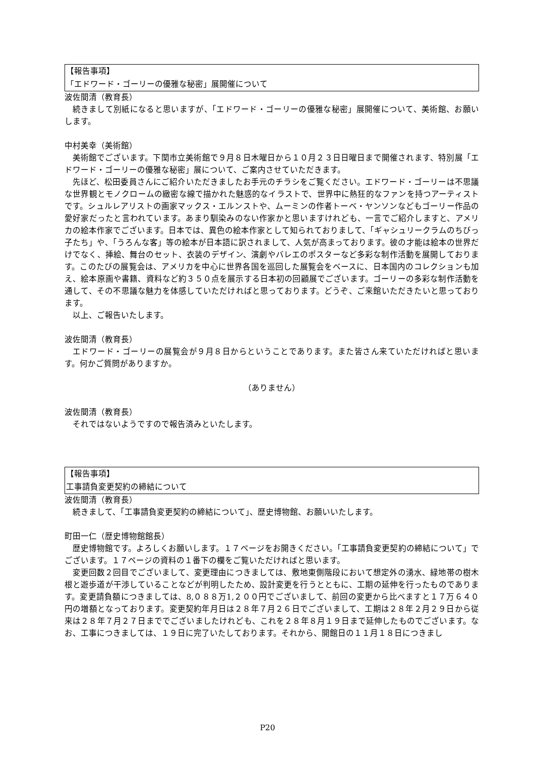【報告事項】
「エドワード・ゴーリーの優雅な秘密」展開催について
波佐間清（教育長）
続きまして別紙になると思いますが、「エドワード・ゴーリーの優雅な秘密」展開催について、美術館、お願いします。
中村美幸（美術館）
美術館でございます。下関市立美術館で９月８日木曜日から１０月２３日日曜日まで開催されます、特別展「エドワード・ゴーリーの優雅な秘密」展について、ご案内させていただきます。
先ほど、松田委員さんにご紹介いただきましたお手元のチラシをご覧ください。エドワード・ゴーリーは不思議な世界観とモノクロームの緻密な線で描かれた魅惑的なイラストで、世界中に熱狂的なファンを持つアーティストです。シュルレアリストの画家マックス・エルンストや、ムーミンの作者トーベ・ヤンソンなどもゴーリー作品の愛好家だったと言われています。あまり馴染みのない作家かと思いますけれども、一言でご紹介しますと、アメリカの絵本作家でございます。日本では、異色の絵本作家として知られておりまして、「ギャシュリークラムのちびっ子たち」や、「うろんな客」等の絵本が日本語に訳されまして、人気が高まっております。彼の才能は絵本の世界だけでなく、挿絵、舞台のセット、衣装のデザイン、演劇やバレエのポスターなど多彩な制作活動を展開しております。このたびの展覧会は、アメリカを中心に世界各国を巡回した展覧会をベースに、日本国内のコレクションも加え、絵本原画や書籍、資料など約３５０点を展示する日本初の回顧展でございます。ゴーリーの多彩な制作活動を通して、その不思議な魅力を体感していただければと思っております。どうぞ、ご来館いただきたいと思っております。
以上、ご報告いたします。
波佐間清（教育長）
エドワード・ゴーリーの展覧会が９月８日からということであります。また皆さん来ていただければと思います。何かご質問がありますか。
（ありません）
波佐間清（教育長）
それではないようですので報告済みといたします。
【報告事項】
工事請負変更契約の締結について
波佐間清（教育長）
続きまして、「工事請負変更契約の締結について」、歴史博物館、お願いいたします。
町田一仁（歴史博物館館長）
歴史博物館です。よろしくお願いします。１７ページをお開きください。「工事請負変更契約の締結について」でございます。１７ページの資料の１番下の欄をご覧いただければと思います。
変更回数２回目でございまして、変更理由につきましては、敷地東側階段において想定外の湧水、緑地帯の樹木根と遊歩道が干渉していることなどが判明したため、設計変更を行うとともに、工期の延伸を行ったものであります。変更請負額につきましては、8,０８８万1,２００円でございまして、前回の変更から比べますと１７万６４０円の増額となっております。変更契約年月日は２８年７月２６日でございまして、工期は２８年２月２９日から従来は２８年７月２７日まででございましたけれども、これを２８年８月１９日まで延伸したものでございます。なお、工事につきましては、１９日に完了いたしております。それから、開館日の１１月１８日につきまし
P20